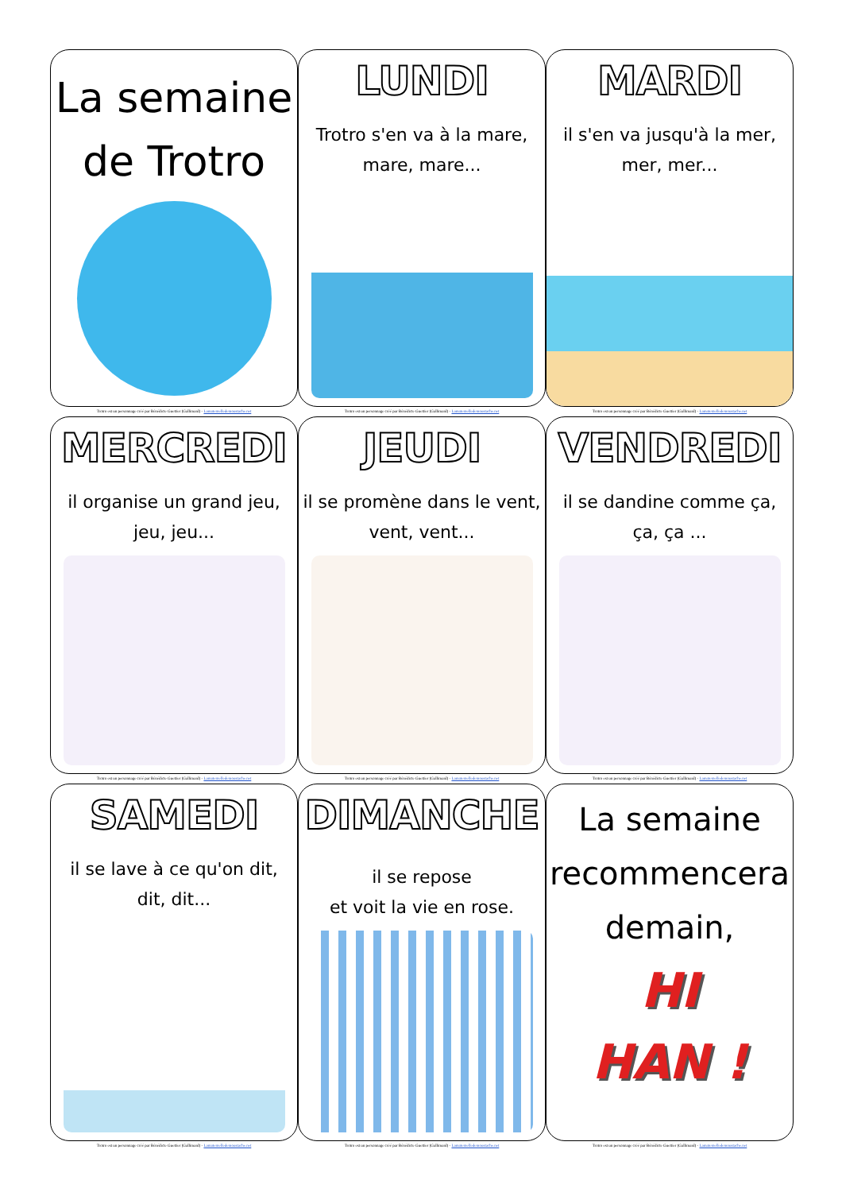La semaine
de Trotro
Trotro est un personnage créé par Bénédicte Guettier (Gallimard) - Lamaternelledemoustache.net
LUNDI
Trotro s'en va à la mare,
mare, mare...
Trotro est un personnage créé par Bénédicte Guettier (Gallimard) - Lamaternelledemoustache.net
MARDI
il s'en va jusqu'à la mer,
mer, mer...
Trotro est un personnage créé par Bénédicte Guettier (Gallimard) - Lamaternelledemoustache.net
MERCREDI
il organise un grand jeu,
jeu, jeu...
Trotro est un personnage créé par Bénédicte Guettier (Gallimard) - Lamaternelledemoustache.net
JEUDI
il se promène dans le vent,
vent, vent...
Trotro est un personnage créé par Bénédicte Guettier (Gallimard) - Lamaternelledemoustache.net
VENDREDI
il se dandine comme ça,
ça, ça ...
Trotro est un personnage créé par Bénédicte Guettier (Gallimard) - Lamaternelledemoustache.net
SAMEDI
il se lave à ce qu'on dit,
dit, dit...
Trotro est un personnage créé par Bénédicte Guettier (Gallimard) - Lamaternelledemoustache.net
DIMANCHE
il se repose
et voit la vie en rose.
Trotro est un personnage créé par Bénédicte Guettier (Gallimard) - Lamaternelledemoustache.net
La semaine
recommencera
demain,
HI
HAN !
Trotro est un personnage créé par Bénédicte Guettier (Gallimard) - Lamaternelledemoustache.net